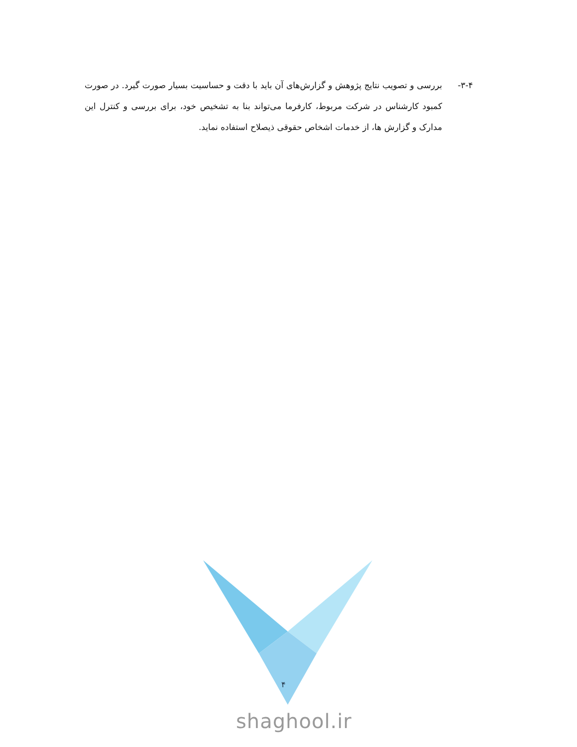۳-۴- بررسی و تصویب نتایج پژوهش و گزارش‌های آن باید با دقت و حساسیت بسیار صورت گیرد. در صورت کمبود کارشناس در شرکت مربوط، کارفرما می‌تواند بنا به تشخیص خود، برای بررسی و کنترل این مدارک و گزارش ها، از خدمات اشخاص حقوقی ذیصلاح استفاده نماید.
۴
shaghool.ir